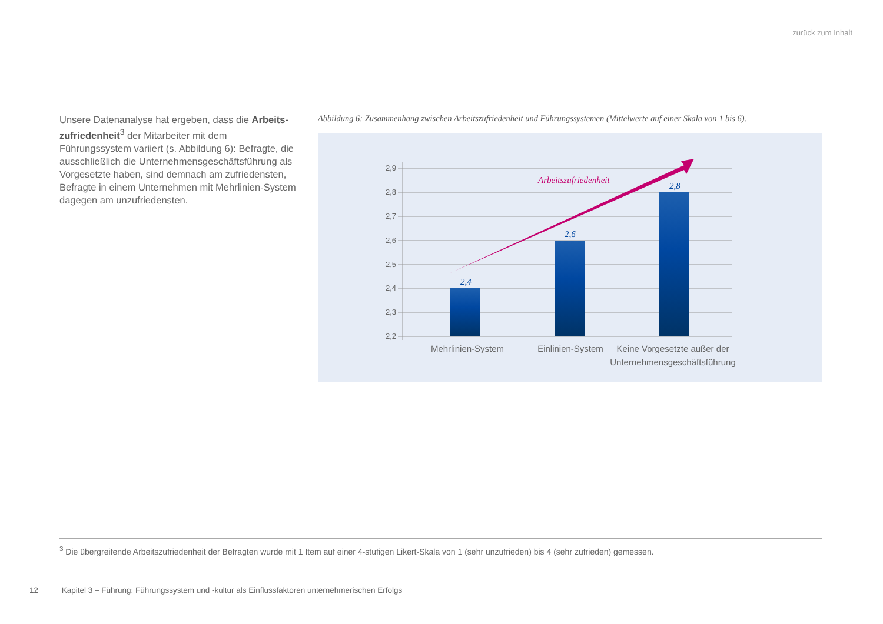zurück zum Inhalt
Unsere Datenanalyse hat ergeben, dass die Arbeits­zufriedenheit<sup>3</sup> der Mitarbeiter mit dem Führungssystem variiert (s. Abbildung 6): Befragte, die ausschließlich die Unternehmensgeschäftsführung als Vorgesetzte haben, sind demnach am zufriedensten, Befragte in einem Unternehmen mit Mehrlinien-System dagegen am unzufriedensten.
Abbildung 6: Zusammenhang zwischen Arbeitszufriedenheit und Führungssystemen (Mittelwerte auf einer Skala von 1 bis 6).
2,9
2,8
2,7
2,6
2,5
2,4
2,3
2,2
2,4
2,6
2,8
Arbeitszufriedenheit
Mehrlinien-System
Einlinien-System
Keine Vorgesetzte außer der
Unternehmensgeschäftsführung
<sup>3</sup> Die übergreifende Arbeitszufriedenheit der Befragten wurde mit 1 Item auf einer 4-stufigen Likert-Skala von 1 (sehr unzufrieden) bis 4 (sehr zufrieden) gemessen.
12 Kapitel 3 – Führung: Führungssystem und -kultur als Einflussfaktoren unternehmerischen Erfolgs